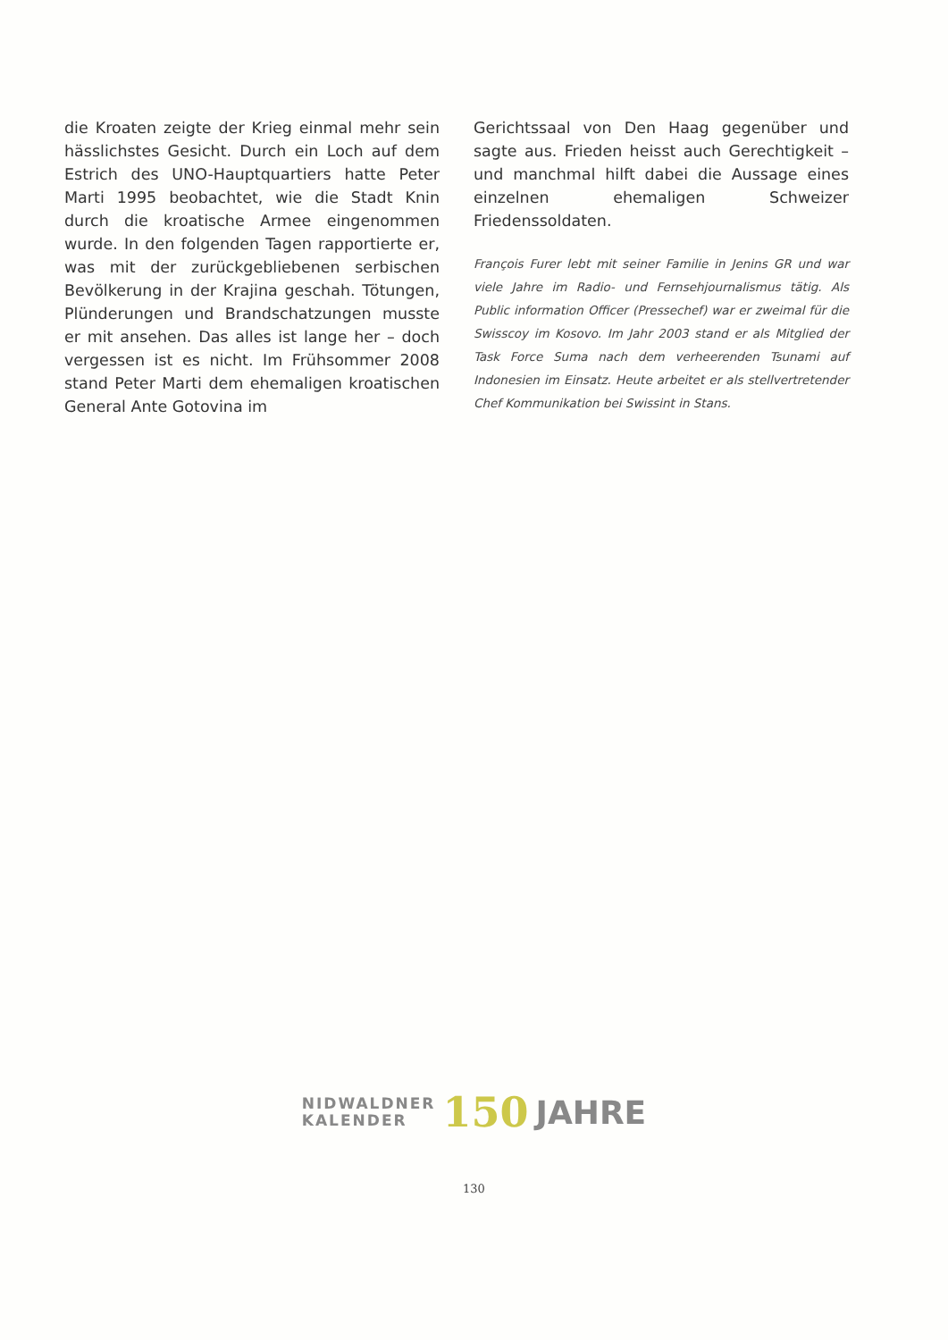die Kroaten zeigte der Krieg einmal mehr sein hässlichstes Gesicht. Durch ein Loch auf dem Estrich des UNO-Hauptquartiers hatte Peter Marti 1995 beobachtet, wie die Stadt Knin durch die kroatische Armee eingenommen wurde. In den folgenden Tagen rapportierte er, was mit der zurückgebliebenen serbischen Bevölkerung in der Krajina geschah. Tötungen, Plünderungen und Brandschatzungen musste er mit ansehen. Das alles ist lange her – doch vergessen ist es nicht. Im Frühsommer 2008 stand Peter Marti dem ehemaligen kroatischen General Ante Gotovina im
Gerichtssaal von Den Haag gegenüber und sagte aus. Frieden heisst auch Gerechtigkeit – und manchmal hilft dabei die Aussage eines einzelnen ehemaligen Schweizer Friedenssoldaten.
François Furer lebt mit seiner Familie in Jenins GR und war viele Jahre im Radio- und Fernsehjournalismus tätig. Als Public information Officer (Pressechef) war er zweimal für die Swisscoy im Kosovo. Im Jahr 2003 stand er als Mitglied der Task Force Suma nach dem verheerenden Tsunami auf Indonesien im Einsatz. Heute arbeitet er als stellvertretender Chef Kommunikation bei Swissint in Stans.
NIDWALDNER
KALENDER
150
JAHRE
130